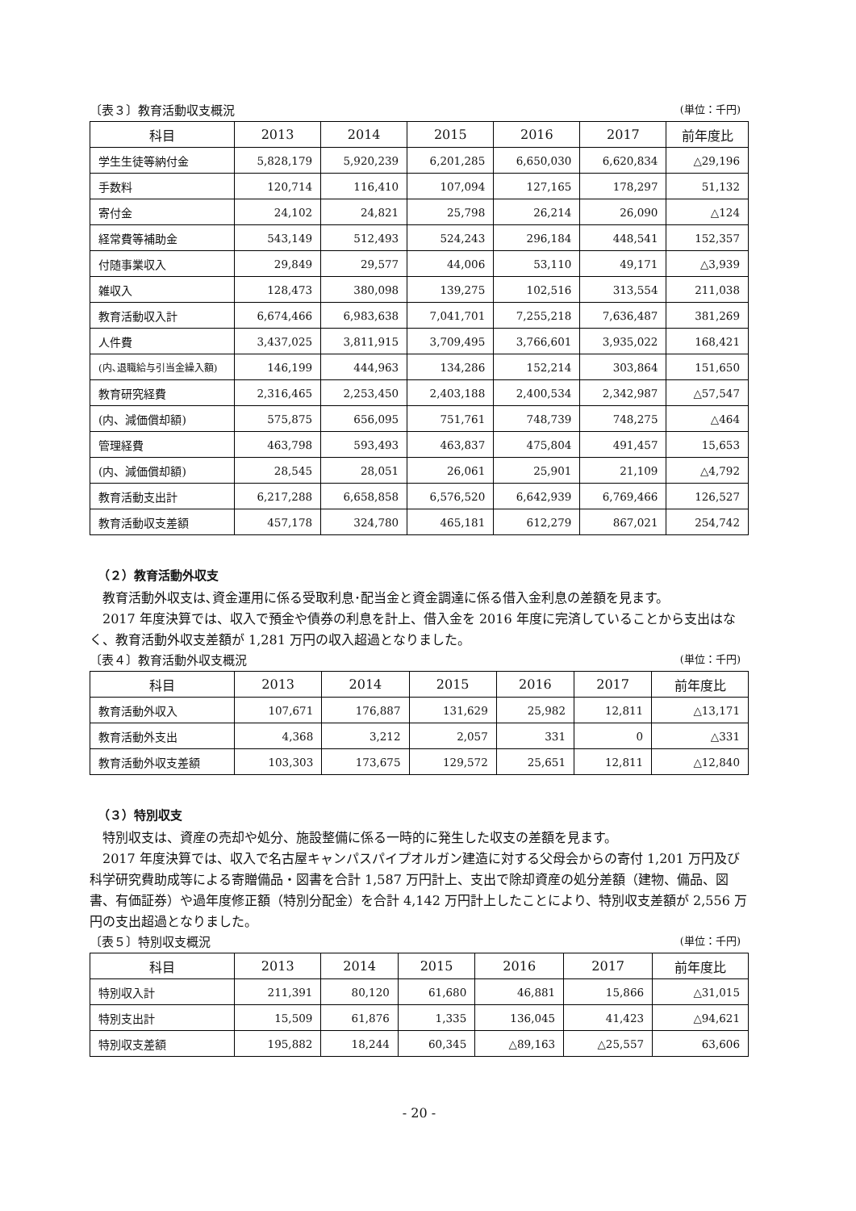〔表３〕教育活動収支概況 (単位：千円)
| 科目 | 2013 | 2014 | 2015 | 2016 | 2017 | 前年度比 |
| --- | --- | --- | --- | --- | --- | --- |
| 学生生徒等納付金 | 5,828,179 | 5,920,239 | 6,201,285 | 6,650,030 | 6,620,834 | △29,196 |
| 手数料 | 120,714 | 116,410 | 107,094 | 127,165 | 178,297 | 51,132 |
| 寄付金 | 24,102 | 24,821 | 25,798 | 26,214 | 26,090 | △124 |
| 経常費等補助金 | 543,149 | 512,493 | 524,243 | 296,184 | 448,541 | 152,357 |
| 付随事業収入 | 29,849 | 29,577 | 44,006 | 53,110 | 49,171 | △3,939 |
| 雑収入 | 128,473 | 380,098 | 139,275 | 102,516 | 313,554 | 211,038 |
| 教育活動収入計 | 6,674,466 | 6,983,638 | 7,041,701 | 7,255,218 | 7,636,487 | 381,269 |
| 人件費 | 3,437,025 | 3,811,915 | 3,709,495 | 3,766,601 | 3,935,022 | 168,421 |
| (内､退職給与引当金繰入額) | 146,199 | 444,963 | 134,286 | 152,214 | 303,864 | 151,650 |
| 教育研究経費 | 2,316,465 | 2,253,450 | 2,403,188 | 2,400,534 | 2,342,987 | △57,547 |
| (内、減価償却額) | 575,875 | 656,095 | 751,761 | 748,739 | 748,275 | △464 |
| 管理経費 | 463,798 | 593,493 | 463,837 | 475,804 | 491,457 | 15,653 |
| (内、減価償却額) | 28,545 | 28,051 | 26,061 | 25,901 | 21,109 | △4,792 |
| 教育活動支出計 | 6,217,288 | 6,658,858 | 6,576,520 | 6,642,939 | 6,769,466 | 126,527 |
| 教育活動収支差額 | 457,178 | 324,780 | 465,181 | 612,279 | 867,021 | 254,742 |
（２）教育活動外収支
教育活動外収支は､資金運用に係る受取利息･配当金と資金調達に係る借入金利息の差額を見ます。
2017 年度決算では、収入で預金や債券の利息を計上、借入金を 2016 年度に完済していることから支出はなく、教育活動外収支差額が 1,281 万円の収入超過となりました。
〔表４〕教育活動外収支概況 (単位：千円)
| 科目 | 2013 | 2014 | 2015 | 2016 | 2017 | 前年度比 |
| --- | --- | --- | --- | --- | --- | --- |
| 教育活動外収入 | 107,671 | 176,887 | 131,629 | 25,982 | 12,811 | △13,171 |
| 教育活動外支出 | 4,368 | 3,212 | 2,057 | 331 | 0 | △331 |
| 教育活動外収支差額 | 103,303 | 173,675 | 129,572 | 25,651 | 12,811 | △12,840 |
（３）特別収支
特別収支は、資産の売却や処分、施設整備に係る一時的に発生した収支の差額を見ます。
2017 年度決算では、収入で名古屋キャンパスパイプオルガン建造に対する父母会からの寄付 1,201 万円及び科学研究費助成等による寄贈備品・図書を合計 1,587 万円計上、支出で除却資産の処分差額（建物、備品、図書、有価証券）や過年度修正額（特別分配金）を合計 4,142 万円計上したことにより、特別収支差額が 2,556 万円の支出超過となりました。
〔表５〕特別収支概況 (単位：千円)
| 科目 | 2013 | 2014 | 2015 | 2016 | 2017 | 前年度比 |
| --- | --- | --- | --- | --- | --- | --- |
| 特別収入計 | 211,391 | 80,120 | 61,680 | 46,881 | 15,866 | △31,015 |
| 特別支出計 | 15,509 | 61,876 | 1,335 | 136,045 | 41,423 | △94,621 |
| 特別収支差額 | 195,882 | 18,244 | 60,345 | △89,163 | △25,557 | 63,606 |
- 20 -